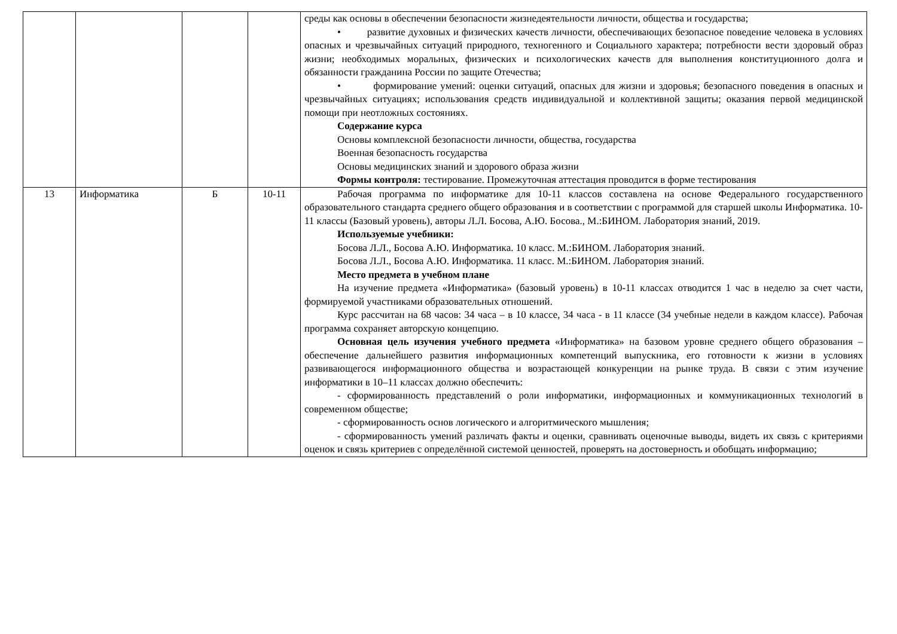| | | | | среды как основы в обеспечении безопасности жизнедеятельности личности, общества и государства; • развитие духовных и физических качеств личности, обеспечивающих безопасное поведение человека в условиях опасных и чрезвычайных ситуаций природного, техногенного и Социального характера; потребности вести здоровый образ жизни; необходимых моральных, физических и психологических качеств для выполнения конституционного долга и обязанности гражданина России по защите Отечества; • формирование умений: оценки ситуаций, опасных для жизни и здоровья; безопасного поведения в опасных и чрезвычайных ситуациях; использования средств индивидуальной и коллективной защиты; оказания первой медицинской помощи при неотложных состояниях. Содержание курса Основы комплексной безопасности личности, общества, государства Военная безопасность государства Основы медицинских знаний и здорового образа жизни Формы контроля: тестирование. Промежуточная аттестация проводится в форме тестирования |
| 13 | Информатика | Б | 10-11 | Рабочая программа по информатике для 10-11 классов составлена на основе Федерального государственного образовательного стандарта среднего общего образования и в соответствии с программой для старшей школы Информатика. 10-11 классы (Базовый уровень), авторы Л.Л. Босова, А.Ю. Босова., М.:БИНОМ. Лаборатория знаний, 2019. Используемые учебники: Босова Л.Л., Босова А.Ю. Информатика. 10 класс. М.:БИНОМ. Лаборатория знаний. Босова Л.Л., Босова А.Ю. Информатика. 11 класс. М.:БИНОМ. Лаборатория знаний. Место предмета в учебном плане На изучение предмета «Информатика» (базовый уровень) в 10-11 классах отводится 1 час в неделю за счет части, формируемой участниками образовательных отношений. Курс рассчитан на 68 часов: 34 часа – в 10 классе, 34 часа - в 11 классе (34 учебные недели в каждом классе). Рабочая программа сохраняет авторскую концепцию. Основная цель изучения учебного предмета «Информатика» на базовом уровне среднего общего образования – обеспечение дальнейшего развития информационных компетенций выпускника, его готовности к жизни в условиях развивающегося информационного общества и возрастающей конкуренции на рынке труда. В связи с этим изучение информатики в 10–11 классах должно обеспечить: - сформированность представлений о роли информатики, информационных и коммуникационных технологий в современном обществе; - сформированность основ логического и алгоритмического мышления; - сформированность умений различать факты и оценки, сравнивать оценочные выводы, видеть их связь с критериями оценок и связь критериев с определённой системой ценностей, проверять на достоверность и обобщать информацию; |